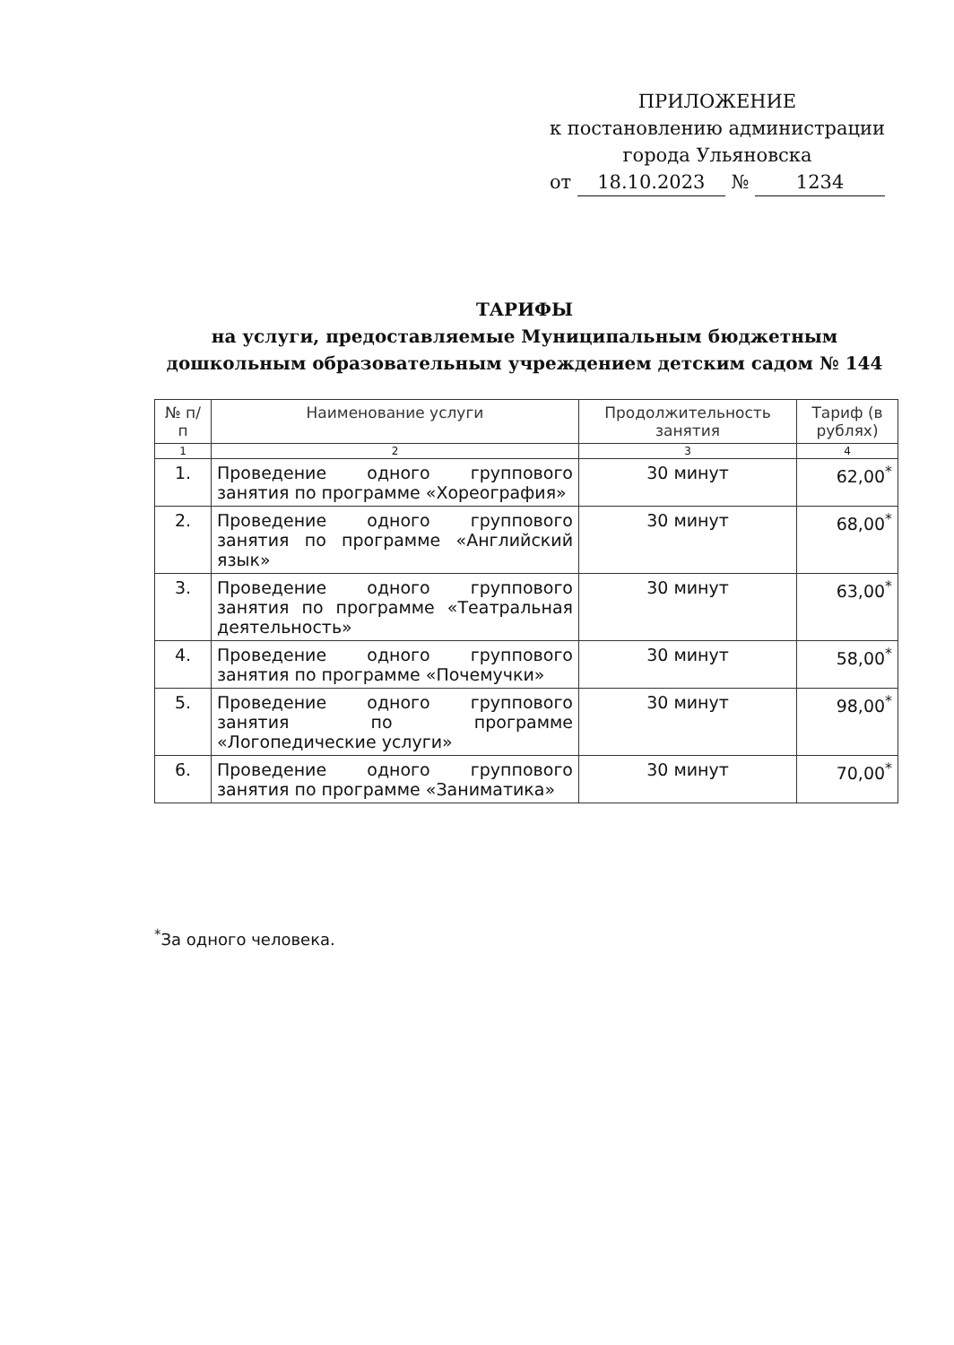ПРИЛОЖЕНИЕ
к постановлению администрации
города Ульяновска
от 18.10.2023 № 1234
ТАРИФЫ
на услуги, предоставляемые Муниципальным бюджетным дошкольным образовательным учреждением детским садом № 144
| № п/п | Наименование услуги | Продолжительность занятия | Тариф (в рублях) |
| --- | --- | --- | --- |
| 1 | 2 | 3 | 4 |
| 1. | Проведение одного группового занятия по программе «Хореография» | 30 минут | 62,00<sup>*</sup> |
| 2. | Проведение одного группового занятия по программе «Английский язык» | 30 минут | 68,00<sup>*</sup> |
| 3. | Проведение одного группового занятия по программе «Театральная деятельность» | 30 минут | 63,00<sup>*</sup> |
| 4. | Проведение одного группового занятия по программе «Почемучки» | 30 минут | 58,00<sup>*</sup> |
| 5. | Проведение одного группового занятия по программе «Логопедические услуги» | 30 минут | 98,00<sup>*</sup> |
| 6. | Проведение одного группового занятия по программе «Заниматика» | 30 минут | 70,00<sup>*</sup> |
<sup>*</sup> За одного человека.